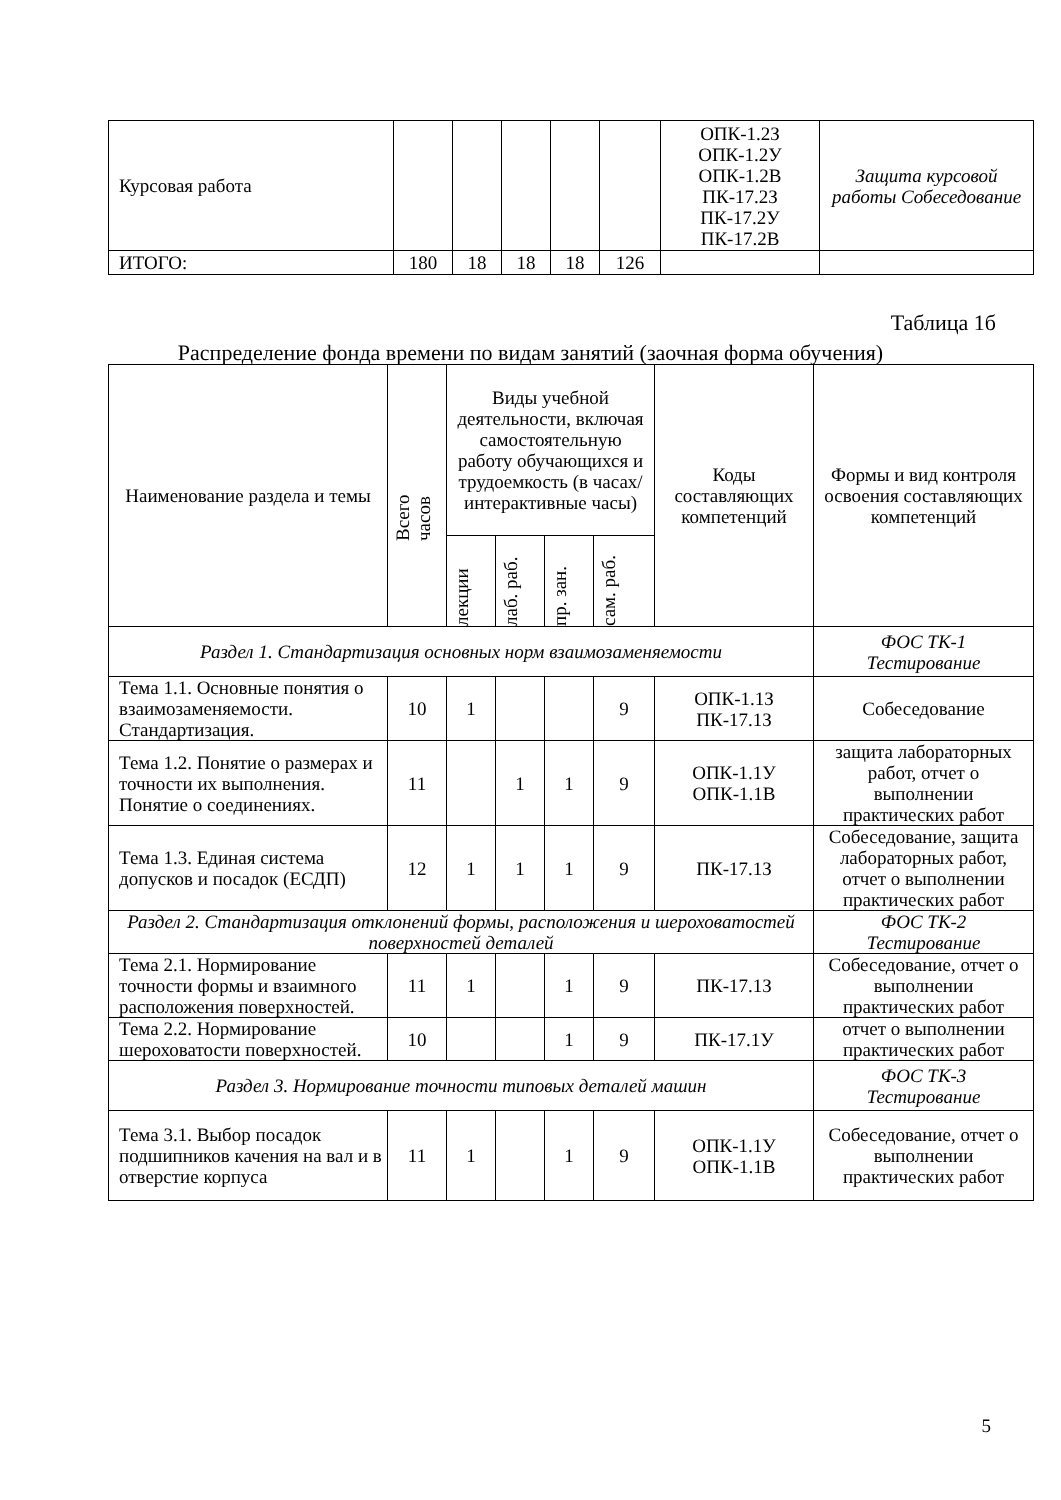| Курсовая работа | | | | | | ОПК-1.2З ОПК-1.2У ОПК-1.2В ПК-17.2З ПК-17.2У ПК-17.2В | Защита курсовой работы Собеседование |
| ИТОГО: | 180 | 18 | 18 | 18 | 126 | | |
Таблица 1б
Распределение фонда времени по видам занятий (заочная форма обучения)
| Наименование раздела и темы | Всего часов | Виды учебной деятельности, включая самостоятельную работу обучающихся и трудоемкость (в часах/ интерактивные часы) | | | | Коды составляющих компетенций | Формы и вид контроля освоения составляющих компетенций |
| --- | --- | --- | --- | --- | --- | --- | --- |
| | | лекции | лаб. раб. | пр. зан. | сам. раб. | | |
| Раздел 1. Стандартизация основных норм взаимозаменяемости | | | | | | | ФОС ТК-1 Тестирование |
| Тема 1.1. Основные понятия о взаимозаменяемости. Стандартизация. | 10 | 1 | | | 9 | ОПК-1.1З ПК-17.1З | Собеседование |
| Тема 1.2. Понятие о размерах и точности их выполнения. Понятие о соединениях. | 11 | | 1 | 1 | 9 | ОПК-1.1У ОПК-1.1В | защита лабораторных работ, отчет о выполнении практических работ |
| Тема 1.3. Единая система допусков и посадок (ЕСДП) | 12 | 1 | 1 | 1 | 9 | ПК-17.1З | Собеседование, защита лабораторных работ, отчет о выполнении практических работ |
| Раздел 2. Стандартизация отклонений формы, расположения и шероховатостей поверхностей деталей | | | | | | | ФОС ТК-2 Тестирование |
| Тема 2.1. Нормирование точности формы и взаимного расположения поверхностей. | 11 | 1 | | 1 | 9 | ПК-17.1З | Собеседование, отчет о выполнении практических работ |
| Тема 2.2. Нормирование шероховатости поверхностей. | 10 | | | 1 | 9 | ПК-17.1У | отчет о выполнении практических работ |
| Раздел 3. Нормирование точности типовых деталей машин | | | | | | | ФОС ТК-3 Тестирование |
| Тема 3.1. Выбор посадок подшипников качения на вал и в отверстие корпуса | 11 | 1 | | 1 | 9 | ОПК-1.1У ОПК-1.1В | Собеседование, отчет о выполнении практических работ |
5